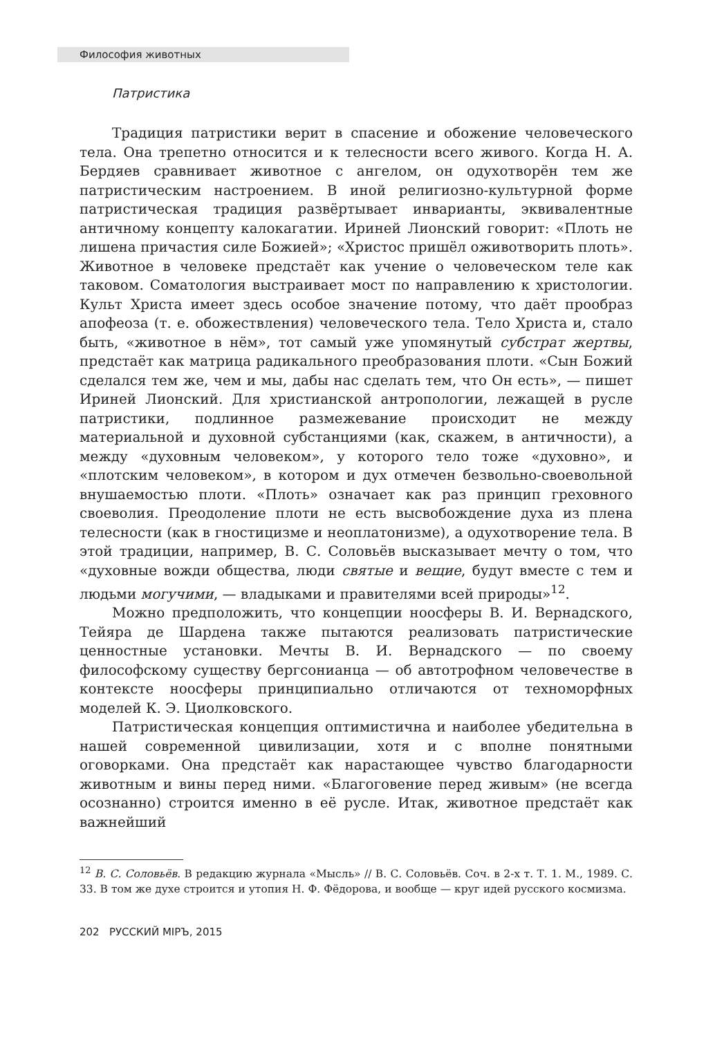Философия животных
Патристика
Традиция патристики верит в спасение и обожение человеческого тела. Она трепетно относится и к телесности всего живого. Когда Н. А. Бердяев сравнивает животное с ангелом, он одухотворён тем же патристическим настроением. В иной религиозно-культурной форме патристическая традиция развёртывает инварианты, эквивалентные античному концепту калокагатии. Ириней Лионский говорит: «Плоть не лишена причастия силе Божией»; «Христос пришёл оживотворить плоть». Животное в человеке предстаёт как учение о человеческом теле как таковом. Соматология выстраивает мост по направлению к христологии. Культ Христа имеет здесь особое значение потому, что даёт прообраз апофеоза (т. е. обожествления) человеческого тела. Тело Христа и, стало быть, «животное в нём», тот самый уже упомянутый субстрат жертвы, предстаёт как матрица радикального преобразования плоти. «Сын Божий сделался тем же, чем и мы, дабы нас сделать тем, что Он есть», — пишет Ириней Лионский. Для христианской антропологии, лежащей в русле патристики, подлинное размежевание происходит не между материальной и духовной субстанциями (как, скажем, в античности), а между «духовным человеком», у которого тело тоже «духовно», и «плотским человеком», в котором и дух отмечен безвольно-своевольной внушаемостью плоти. «Плоть» означает как раз принцип греховного своеволия. Преодоление плоти не есть высвобождение духа из плена телесности (как в гностицизме и неоплатонизме), а одухотворение тела. В этой традиции, например, В. С. Соловьёв высказывает мечту о том, что «духовные вожди общества, люди святые и вещие, будут вместе с тем и людьми могучими, — владыками и правителями всей природы»<sup>12</sup>.
Можно предположить, что концепции ноосферы В. И. Вернадского, Тейяра де Шардена также пытаются реализовать патристические ценностные установки. Мечты В. И. Вернадского — по своему философскому существу бергсонианца — об автотрофном человечестве в контексте ноосферы принципиально отличаются от техноморфных моделей К. Э. Циолковского.
Патристическая концепция оптимистична и наиболее убедительна в нашей современной цивилизации, хотя и с вполне понятными оговорками. Она предстаёт как нарастающее чувство благодарности животным и вины перед ними. «Благоговение перед живым» (не всегда осознанно) строится именно в её русле. Итак, животное предстаёт как важнейший
<sup>12</sup> В. С. Соловьёв. В редакцию журнала «Мысль» // В. С. Соловьёв. Соч. в 2-х т. Т. 1. М., 1989. С. 33. В том же духе строится и утопия Н. Ф. Фёдорова, и вообще — круг идей русского космизма.
202 РУССКИЙ МIРЪ, 2015